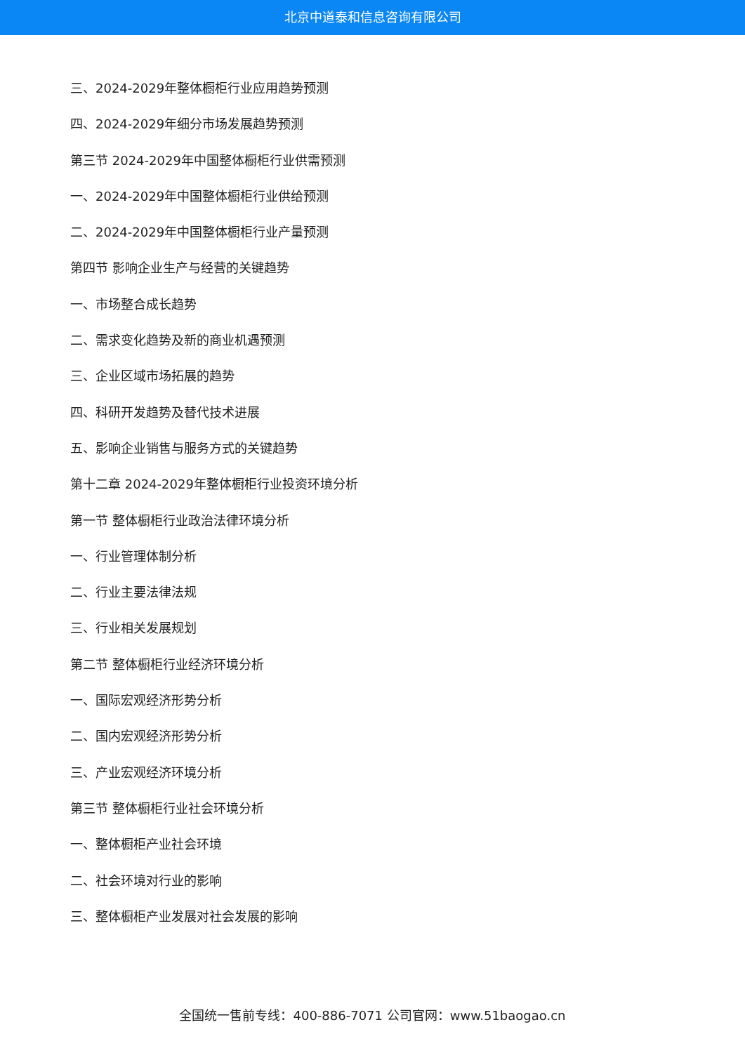北京中道泰和信息咨询有限公司
三、2024-2029年整体橱柜行业应用趋势预测
四、2024-2029年细分市场发展趋势预测
第三节 2024-2029年中国整体橱柜行业供需预测
一、2024-2029年中国整体橱柜行业供给预测
二、2024-2029年中国整体橱柜行业产量预测
第四节 影响企业生产与经营的关键趋势
一、市场整合成长趋势
二、需求变化趋势及新的商业机遇预测
三、企业区域市场拓展的趋势
四、科研开发趋势及替代技术进展
五、影响企业销售与服务方式的关键趋势
第十二章 2024-2029年整体橱柜行业投资环境分析
第一节 整体橱柜行业政治法律环境分析
一、行业管理体制分析
二、行业主要法律法规
三、行业相关发展规划
第二节 整体橱柜行业经济环境分析
一、国际宏观经济形势分析
二、国内宏观经济形势分析
三、产业宏观经济环境分析
第三节 整体橱柜行业社会环境分析
一、整体橱柜产业社会环境
二、社会环境对行业的影响
三、整体橱柜产业发展对社会发展的影响
全国统一售前专线：400-886-7071 公司官网：www.51baogao.cn